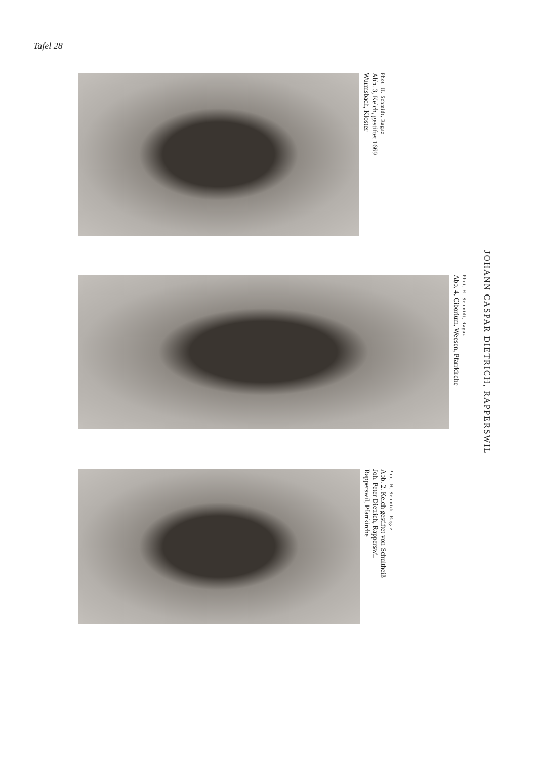Tafel 28
JOHANN CASPAR DIETRICH, RAPPERSWIL
Phot. H. Schmidt, Ragaz
Abb. 3, Kelch, gestiftet 1669
Wurmsbach, Kloster
Phot. H. Schmidt, Ragaz
Abb. 4. Ciborium. Weesen, Pfarrkirche
Phot. H. Schmidt, Ragaz
Abb. 2. Kelch gestiftet von Schultheiß
Joh. Peter Dietrich, Rapperswil
Rapperswil, Pfarrkirche